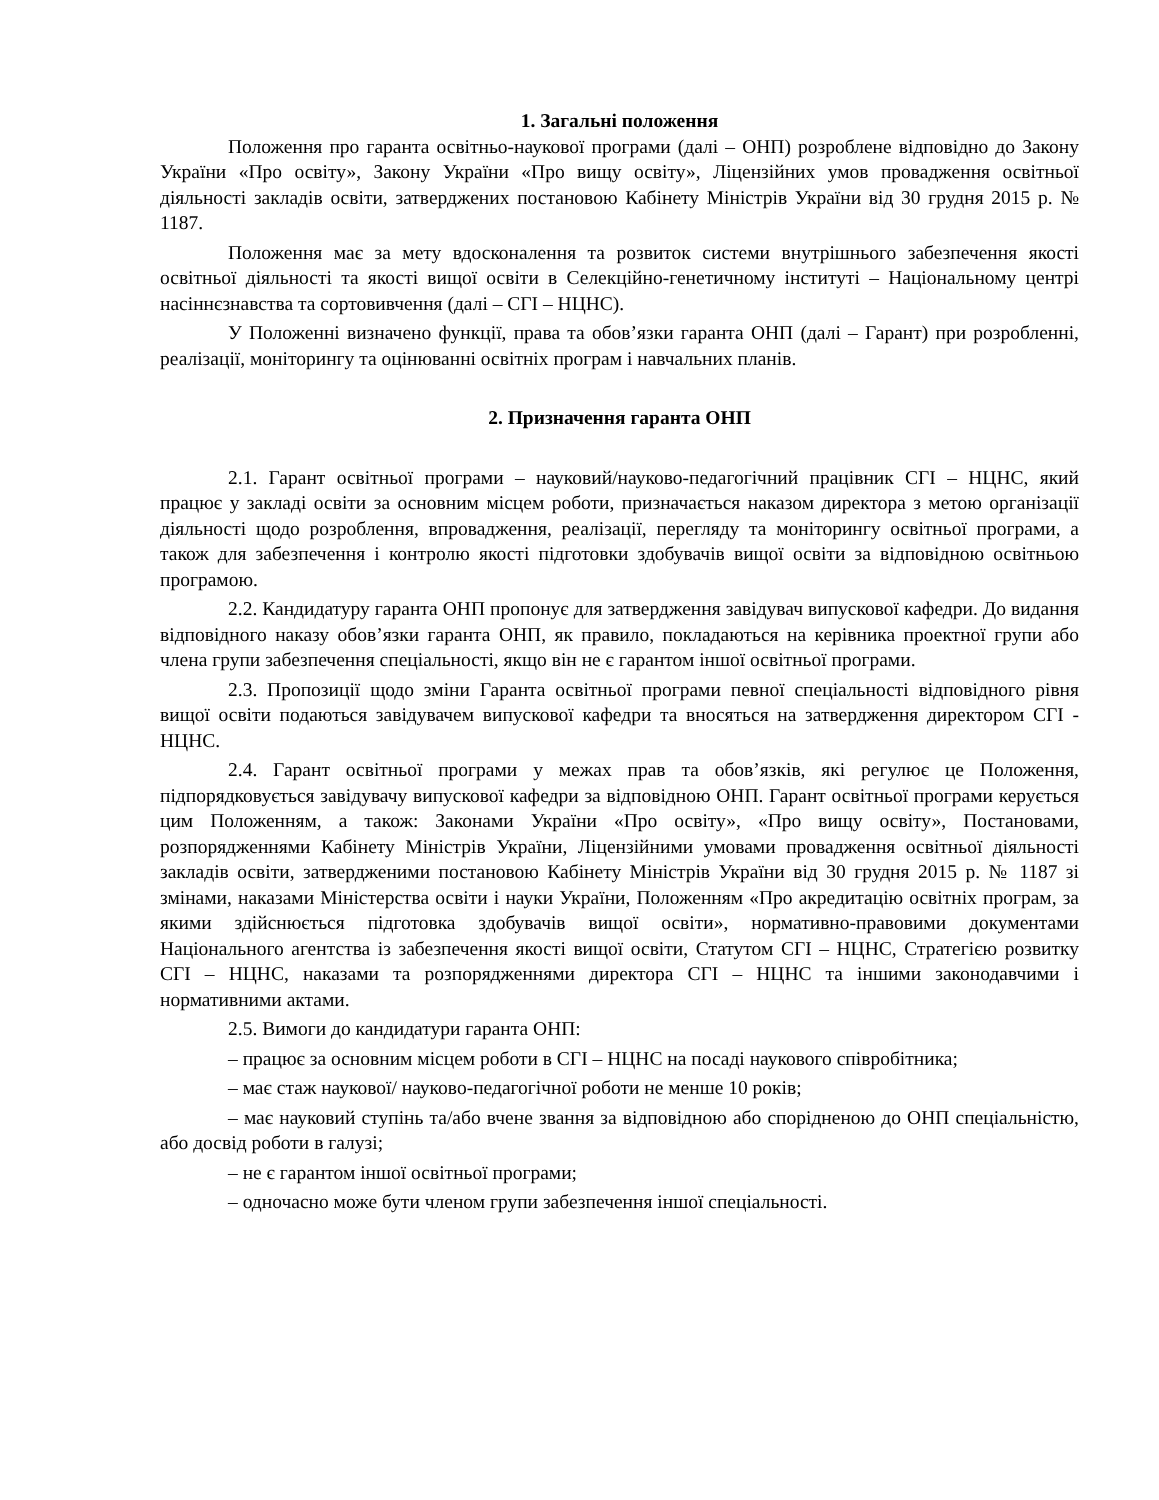1. Загальні положення
Положення про гаранта освітньо-наукової програми (далі – ОНП) розроблене відповідно до Закону України «Про освіту», Закону України «Про вищу освіту», Ліцензійних умов провадження освітньої діяльності закладів освіти, затверджених постановою Кабінету Міністрів України від 30 грудня 2015 р. № 1187.
Положення має за мету вдосконалення та розвиток системи внутрішнього забезпечення якості освітньої діяльності та якості вищої освіти в Селекційно-генетичному інституті – Національному центрі насіннєзнавства та сортовивчення (далі – СГІ – НЦНС).
У Положенні визначено функції, права та обов’язки гаранта ОНП (далі – Гарант) при розробленні, реалізації, моніторингу та оцінюванні освітніх програм і навчальних планів.
2. Призначення гаранта ОНП
2.1. Гарант освітньої програми – науковий/науково-педагогічний працівник СГІ – НЦНС, який працює у закладі освіти за основним місцем роботи, призначається наказом директора з метою організації діяльності щодо розроблення, впровадження, реалізації, перегляду та моніторингу освітньої програми, а також для забезпечення і контролю якості підготовки здобувачів вищої освіти за відповідною освітньою програмою.
2.2. Кандидатуру гаранта ОНП пропонує для затвердження завідувач випускової кафедри. До видання відповідного наказу обов’язки гаранта ОНП, як правило, покладаються на керівника проектної групи або члена групи забезпечення спеціальності, якщо він не є гарантом іншої освітньої програми.
2.3. Пропозиції щодо зміни Гаранта освітньої програми певної спеціальності відповідного рівня вищої освіти подаються завідувачем випускової кафедри та вносяться на затвердження директором СГІ - НЦНС.
2.4. Гарант освітньої програми у межах прав та обов’язків, які регулює це Положення, підпорядковується завідувачу випускової кафедри за відповідною ОНП. Гарант освітньої програми керується цим Положенням, а також: Законами України «Про освіту», «Про вищу освіту», Постановами, розпорядженнями Кабінету Міністрів України, Ліцензійними умовами провадження освітньої діяльності закладів освіти, затвердженими постановою Кабінету Міністрів України від 30 грудня 2015 р. № 1187 зі змінами, наказами Міністерства освіти і науки України, Положенням «Про акредитацію освітніх програм, за якими здійснюється підготовка здобувачів вищої освіти», нормативно-правовими документами Національного агентства із забезпечення якості вищої освіти, Статутом СГІ – НЦНС, Стратегією розвитку СГІ – НЦНС, наказами та розпорядженнями директора СГІ – НЦНС та іншими законодавчими і нормативними актами.
2.5. Вимоги до кандидатури гаранта ОНП:
– працює за основним місцем роботи в СГІ – НЦНС на посаді наукового співробітника;
– має стаж наукової/ науково-педагогічної роботи не менше 10 років;
– має науковий ступінь та/або вчене звання за відповідною або спорідненою до ОНП спеціальністю, або досвід роботи в галузі;
– не є гарантом іншої освітньої програми;
– одночасно може бути членом групи забезпечення іншої спеціальності.